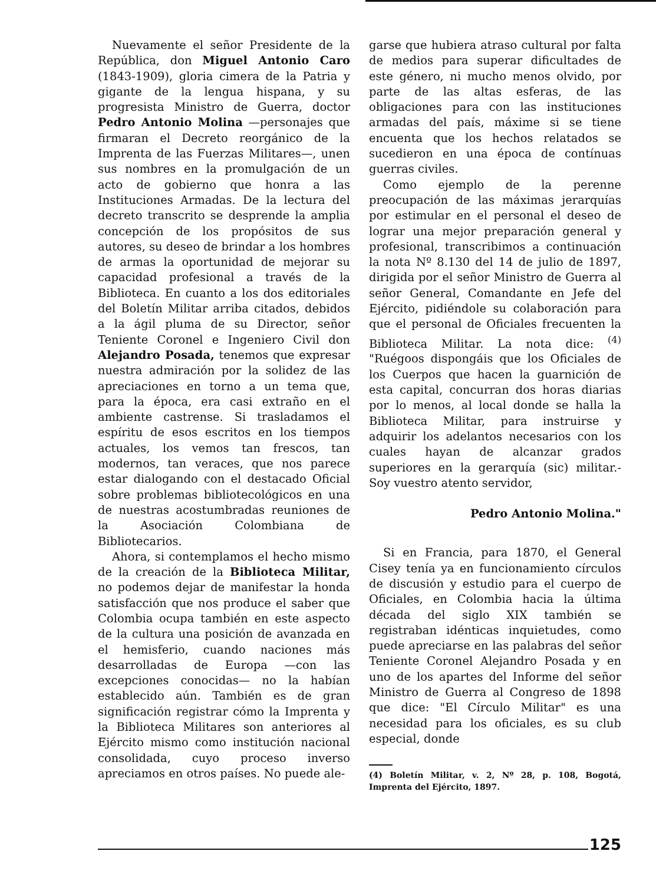Nuevamente el señor Presidente de la República, don Miguel Antonio Caro (1843-1909), gloria cimera de la Patria y gigante de la lengua hispana, y su progresista Ministro de Guerra, doctor Pedro Antonio Molina —personajes que firmaran el Decreto reorgánico de la Imprenta de las Fuerzas Militares—, unen sus nombres en la promulgación de un acto de gobierno que honra a las Instituciones Armadas. De la lectura del decreto transcrito se desprende la amplia concepción de los propósitos de sus autores, su deseo de brindar a los hombres de armas la oportunidad de mejorar su capacidad profesional a través de la Biblioteca. En cuanto a los dos editoriales del Boletín Militar arriba citados, debidos a la ágil pluma de su Director, señor Teniente Coronel e Ingeniero Civil don Alejandro Posada, tenemos que expresar nuestra admiración por la solidez de las apreciaciones en torno a un tema que, para la época, era casi extraño en el ambiente castrense. Si trasladamos el espíritu de esos escritos en los tiempos actuales, los vemos tan frescos, tan modernos, tan veraces, que nos parece estar dialogando con el destacado Oficial sobre problemas bibliotecológicos en una de nuestras acostumbradas reuniones de la Asociación Colombiana de Bibliotecarios.
Ahora, si contemplamos el hecho mismo de la creación de la Biblioteca Militar, no podemos dejar de manifestar la honda satisfacción que nos produce el saber que Colombia ocupa también en este aspecto de la cultura una posición de avanzada en el hemisferio, cuando naciones más desarrolladas de Europa —con las excepciones conocidas— no la habían establecido aún. También es de gran significación registrar cómo la Imprenta y la Biblioteca Militares son anteriores al Ejército mismo como institución nacional consolidada, cuyo proceso inverso apreciamos en otros países. No puede ale-
garse que hubiera atraso cultural por falta de medios para superar dificultades de este género, ni mucho menos olvido, por parte de las altas esferas, de las obligaciones para con las instituciones armadas del país, máxime si se tiene encuenta que los hechos relatados se sucedieron en una época de contínuas guerras civiles.
Como ejemplo de la perenne preocupación de las máximas jerarquías por estimular en el personal el deseo de lograr una mejor preparación general y profesional, transcribimos a continuación la nota Nº 8.130 del 14 de julio de 1897, dirigida por el señor Ministro de Guerra al señor General, Comandante en Jefe del Ejército, pidiéndole su colaboración para que el personal de Oficiales frecuenten la Biblioteca Militar. La nota dice: <sup>(4)</sup> "Ruégoos dispongáis que los Oficiales de los Cuerpos que hacen la guarnición de esta capital, concurran dos horas diarias por lo menos, al local donde se halla la Biblioteca Militar, para instruirse y adquirir los adelantos necesarios con los cuales hayan de alcanzar grados superiores en la gerarquía (sic) militar.- Soy vuestro atento servidor,
Pedro Antonio Molina."
Si en Francia, para 1870, el General Cisey tenía ya en funcionamiento círculos de discusión y estudio para el cuerpo de Oficiales, en Colombia hacia la última década del siglo XIX también se registraban idénticas inquietudes, como puede apreciarse en las palabras del señor Teniente Coronel Alejandro Posada y en uno de los apartes del Informe del señor Ministro de Guerra al Congreso de 1898 que dice: "El Círculo Militar" es una necesidad para los oficiales, es su club especial, donde
(4) Boletín Militar, v. 2, Nº 28, p. 108, Bogotá, Imprenta del Ejército, 1897.
125